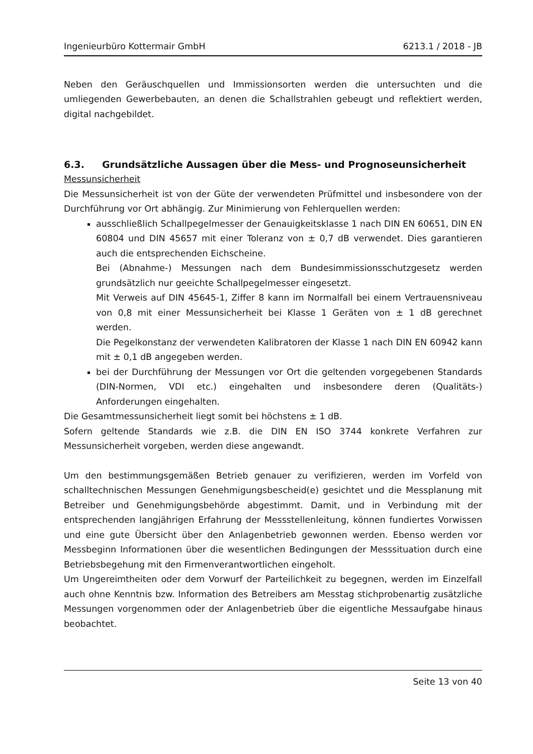Ingenieurbüro Kottermair GmbH 6213.1 / 2018 - JB
Neben den Geräuschquellen und Immissionsorten werden die untersuchten und die umliegenden Gewerbebauten, an denen die Schallstrahlen gebeugt und reflektiert werden, digital nachgebildet.
6.3. Grundsätzliche Aussagen über die Mess- und Prognoseunsicherheit
Messunsicherheit
Die Messunsicherheit ist von der Güte der verwendeten Prüfmittel und insbesondere von der Durchführung vor Ort abhängig. Zur Minimierung von Fehlerquellen werden:
ausschließlich Schallpegelmesser der Genauigkeitsklasse 1 nach DIN EN 60651, DIN EN 60804 und DIN 45657 mit einer Toleranz von ± 0,7 dB verwendet. Dies garantieren auch die entsprechenden Eichscheine.
Bei (Abnahme-) Messungen nach dem Bundesimmissionsschutzgesetz werden grundsätzlich nur geeichte Schallpegelmesser eingesetzt.
Mit Verweis auf DIN 45645-1, Ziffer 8 kann im Normalfall bei einem Vertrauensniveau von 0,8 mit einer Messunsicherheit bei Klasse 1 Geräten von ± 1 dB gerechnet werden.
Die Pegelkonstanz der verwendeten Kalibratoren der Klasse 1 nach DIN EN 60942 kann mit ± 0,1 dB angegeben werden.
bei der Durchführung der Messungen vor Ort die geltenden vorgegebenen Standards (DIN-Normen, VDI etc.) eingehalten und insbesondere deren (Qualitäts-) Anforderungen eingehalten.
Die Gesamtmessunsicherheit liegt somit bei höchstens ± 1 dB.
Sofern geltende Standards wie z.B. die DIN EN ISO 3744 konkrete Verfahren zur Messunsicherheit vorgeben, werden diese angewandt.
Um den bestimmungsgemäßen Betrieb genauer zu verifizieren, werden im Vorfeld von schalltechnischen Messungen Genehmigungsbescheid(e) gesichtet und die Messplanung mit Betreiber und Genehmigungsbehörde abgestimmt. Damit, und in Verbindung mit der entsprechenden langjährigen Erfahrung der Messstellenleitung, können fundiertes Vorwissen und eine gute Übersicht über den Anlagenbetrieb gewonnen werden. Ebenso werden vor Messbeginn Informationen über die wesentlichen Bedingungen der Messsituation durch eine Betriebsbegehung mit den Firmenverantwortlichen eingeholt.
Um Ungereimtheiten oder dem Vorwurf der Parteilichkeit zu begegnen, werden im Einzelfall auch ohne Kenntnis bzw. Information des Betreibers am Messtag stichprobenartig zusätzliche Messungen vorgenommen oder der Anlagenbetrieb über die eigentliche Messaufgabe hinaus beobachtet.
Seite 13 von 40